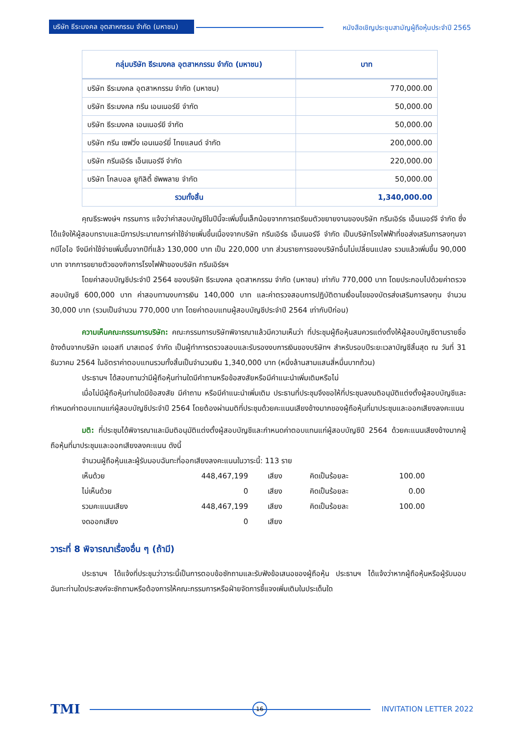บริษัท ธีระมงคล อุตสาหกรรม จำกัด (มหาชน)
หนังสือเชิญประชุมสามัญผู้ถือหุ้นประจำปี 2565
| กลุ่มบริษัท ธีระมงคล อุตสาหกรรม จำกัด (มหาชน) | บาท |
| --- | --- |
| บริษัท ธีระมงคล อุตสาหกรรม จำกัด (มหาชน) | 770,000.00 |
| บริษัท ธีระมงคล กรีน เอนเนอร์ยี จำกัด | 50,000.00 |
| บริษัท ธีระมงคล เอนเนอร์ยี จำกัด | 50,000.00 |
| บริษัท กรีน เซฟวิ่ง เอนเนอร์ยี่ ไทยแลนด์ จำกัด | 200,000.00 |
| บริษัท กรีนเอิร์ธ เอ็นเนอร์จี จำกัด | 220,000.00 |
| บริษัท โกลบอล ยูทิลิตี้ ซัพพลาย จำกัด | 50,000.00 |
| รวมทั้งสิ้น | 1,340,000.00 |
คุณธีระพงษ์ฯ กรรมการ แจ้งว่าค่าสอบบัญชีในปีนี้จะเพิ่มขึ้นเล็กน้อยจากการเตรียมตัวขยายงานของบริษัท กรีนเอิร์ธ เอ็นเนอร์จี จำกัด ซึ่งได้แจ้งให้ผู้สอบทราบและมีการประมาณการค่าใช้จ่ายเพิ่มขึ้นเนื่องจากบริษัท กรีนเอิร์ธ เอ็นเนอร์จี จำกัด เป็นบริษัทโรงไฟฟ้าที่ขอส่งเสริมการลงทุนจากบีโอไอ จึงมีค่าใช้จ่ายเพิ่มขึ้นจากปีที่แล้ว 130,000 บาท เป็น 220,000 บาท ส่วนรายการของบริษัทอื่นไม่เปลี่ยนแปลง รวมแล้วเพิ่มขึ้น 90,000 บาท จากการขยายตัวของกิจการโรงไฟฟ้าของบริษัท กรีนเอิร์ธฯ
โดยค่าสอบบัญชีประจำปี 2564 ของบริษัท ธีระมงคล อุตสาหกรรม จำกัด (มหาชน) เท่ากับ 770,000 บาท โดยประกอบไปด้วยค่าตรวจสอบบัญชี 600,000 บาท ค่าสอบทานงบการเงิน 140,000 บาท และค่าตรวจสอบการปฏิบัติตามเงื่อนไขของบัตรส่งเสริมการลงทุน จำนวน 30,000 บาท (รวมเป็นจำนวน 770,000 บาท โดยค่าตอบแทนผู้สอบบัญชีประจำปี 2564 เท่ากับปีก่อน)
ความเห็นคณะกรรมการบริษัท: คณะกรรมการบริษัทพิจารณาแล้วมีความเห็นว่า ที่ประชุมผู้ถือหุ้นสมควรแต่งตั้งให้ผู้สอบบัญชีตามรายชื่อข้างต้นจากบริษัท เอเอสที มาสเตอร์ จำกัด เป็นผู้ทำการตรวจสอบและรับรองงบการเงินของบริษัทฯ สำหรับรอบปีระยะเวลาบัญชีสิ้นสุด ณ วันที่ 31 ธันวาคม 2564 ในอัตราค่าตอบแทนรวมทั้งสิ้นเป็นจำนวนเงิน 1,340,000 บาท (หนึ่งล้านสามแสนสี่หมื่นบาทถ้วน)
ประธานฯ ได้สอบถามว่ามีผู้ถือหุ้นท่านใดมีคำถามหรือข้อสงสัยหรือมีคำแนะนำเพิ่มเติมหรือไม่
เมื่อไม่มีผู้ถือหุ้นท่านใดมีข้อสงสัย มีคำถาม หรือมีคำแนะนำเพิ่มเติม ประธานที่ประชุมจึงขอให้ที่ประชุมลงมติอนุมัติแต่งตั้งผู้สอบบัญชีและกำหนดค่าตอบแทนแก่ผู้สอบบัญชีประจำปี 2564 โดยต้องผ่านมติที่ประชุมด้วยคะแนนเสียงข้างมากของผู้ถือหุ้นที่มาประชุมและออกเสียงลงคะแนน
มติ: ที่ประชุมได้พิจารณาและมีมติอนุมัติแต่งตั้งผู้สอบบัญชีและกำหนดค่าตอบแทนแก่ผู้สอบบัญชีปี 2564 ด้วยคะแนนเสียงข้างมากผู้ถือหุ้นที่มาประชุมและออกเสียงลงคะแนน ดังนี้
จำนวนผู้ถือหุ้นและผู้รับมอบฉันทะที่ออกเสียงลงคะแนนในวาระนี้: 113 ราย
| เห็นด้วย | 448,467,199 | เสียง | คิดเป็นร้อยละ | 100.00 |
| ไม่เห็นด้วย | 0 | เสียง | คิดเป็นร้อยละ | 0.00 |
| รวมคะแนนเสียง | 448,467,199 | เสียง | คิดเป็นร้อยละ | 100.00 |
| งดออกเสียง | 0 | เสียง | | |
วาระที่ 8 พิจารณาเรื่องอื่น ๆ (ถ้ามี)
ประธานฯ ได้แจ้งที่ประชุมว่าวาระนี้เป็นการตอบข้อซักถามและรับฟังข้อเสนอของผู้ถือหุ้น ประธานฯ ได้แจ้งว่าหากผู้ถือหุ้นหรือผู้รับมอบฉันทะท่านใดประสงค์จะซักถามหรือต้องการให้คณะกรรมการหรือฝ่ายจัดการชี้แจงเพิ่มเติมในประเด็นใด
TMI 16 INVITATION LETTER 2022